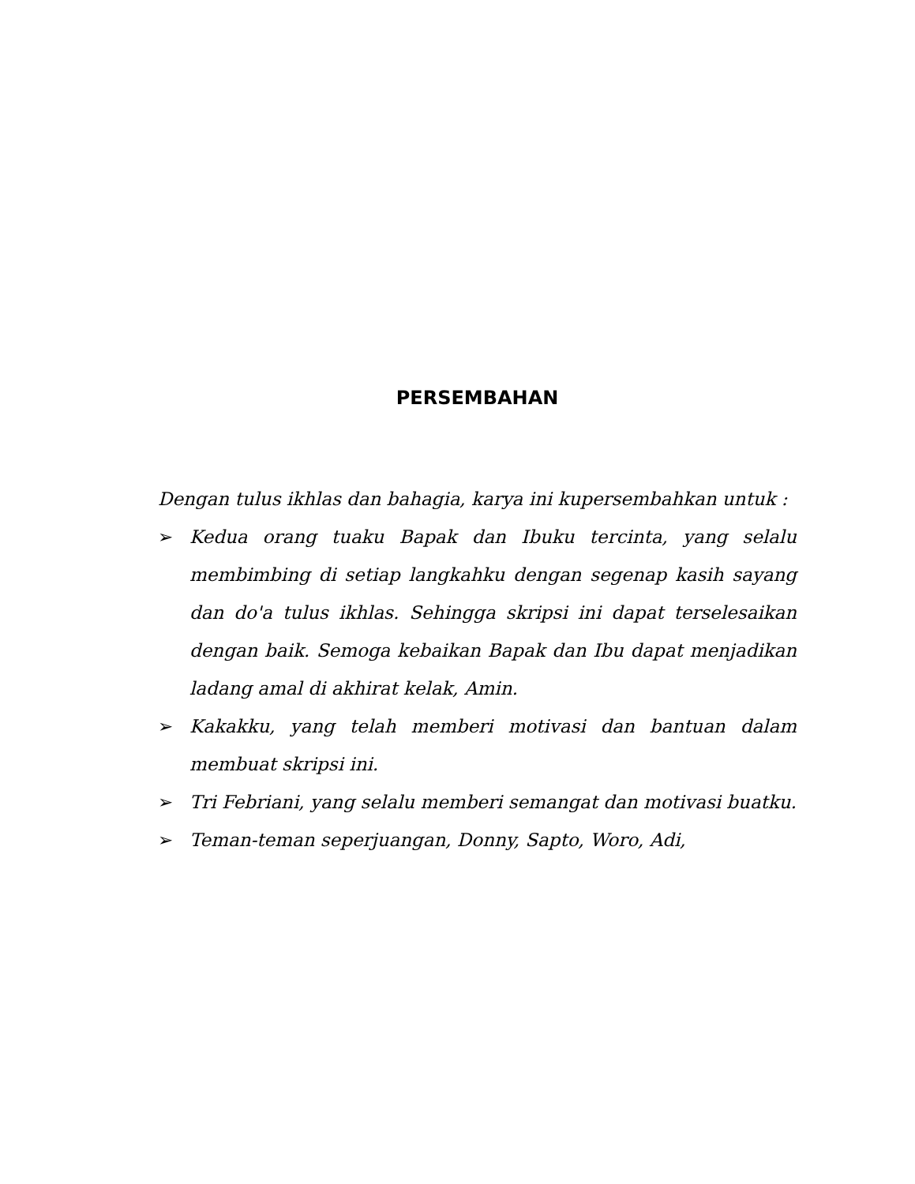PERSEMBAHAN
Dengan tulus ikhlas dan bahagia, karya ini kupersembahkan untuk :
➢ Kedua orang tuaku Bapak dan Ibuku tercinta, yang selalu membimbing di setiap langkahku dengan segenap kasih sayang dan do'a tulus ikhlas. Sehingga skripsi ini dapat terselesaikan dengan baik. Semoga kebaikan Bapak dan Ibu dapat menjadikan ladang amal di akhirat kelak, Amin.
➢ Kakakku, yang telah memberi motivasi dan bantuan dalam membuat skripsi ini.
➢ Tri Febriani, yang selalu memberi semangat dan motivasi buatku.
➢ Teman-teman seperjuangan, Donny, Sapto, Woro, Adi,